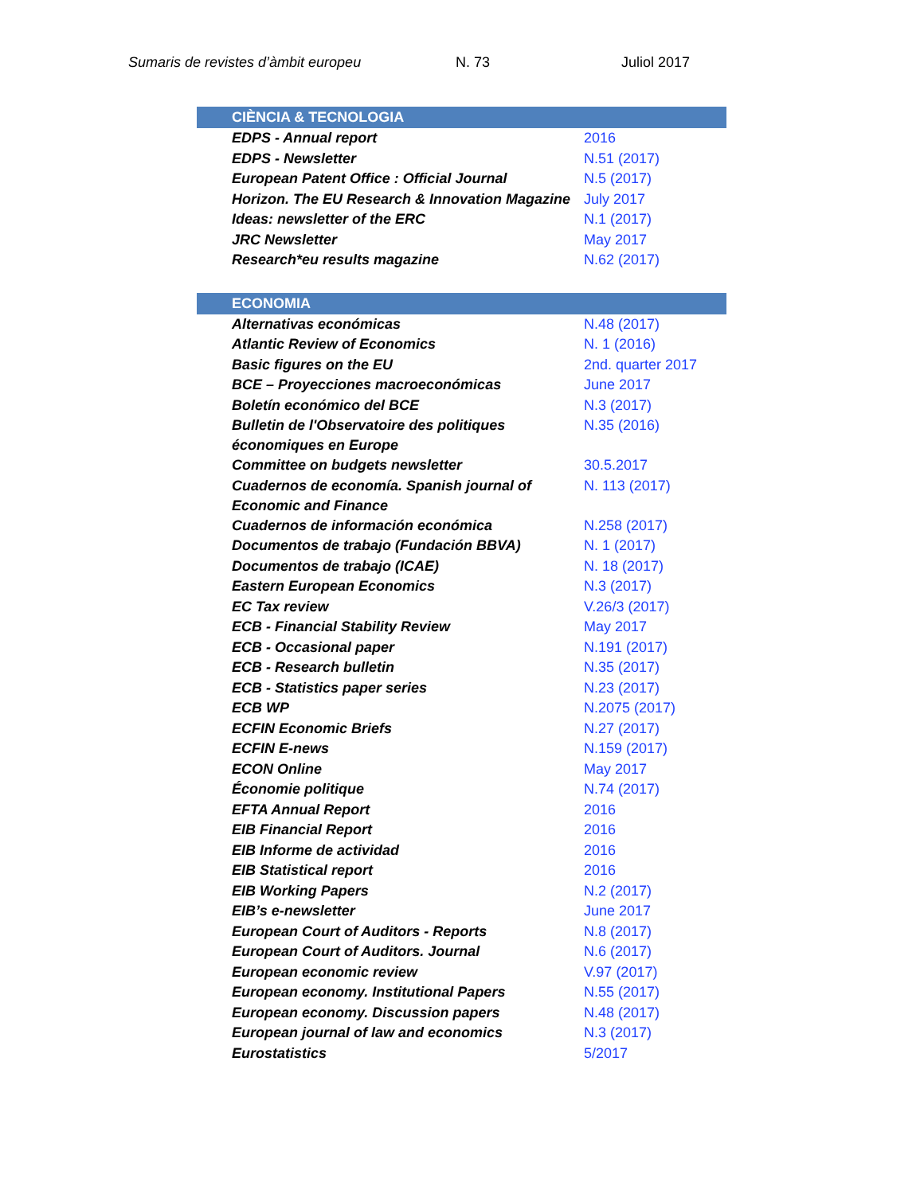Sumaris de revistes d’àmbit europeu N. 73 Juliol 2017
| CIÈNCIA & TECNOLOGIA | |
| --- | --- |
| EDPS - Annual report | 2016 |
| EDPS - Newsletter | N.51 (2017) |
| European Patent Office : Official Journal | N.5 (2017) |
| Horizon. The EU Research & Innovation Magazine | July 2017 |
| Ideas: newsletter of the ERC | N.1 (2017) |
| JRC Newsletter | May 2017 |
| Research*eu results magazine | N.62 (2017) |
| ECONOMIA | |
| Alternativas económicas | N.48 (2017) |
| Atlantic Review of Economics | N. 1 (2016) |
| Basic figures on the EU | 2nd. quarter 2017 |
| BCE – Proyecciones macroeconómicas | June 2017 |
| Boletín económico del BCE | N.3 (2017) |
| Bulletin de l'Observatoire des politiques économiques en Europe | N.35 (2016) |
| Committee on budgets newsletter | 30.5.2017 |
| Cuadernos de economía. Spanish journal of Economic and Finance | N. 113 (2017) |
| Cuadernos de información económica | N.258 (2017) |
| Documentos de trabajo (Fundación BBVA) | N. 1 (2017) |
| Documentos de trabajo (ICAE) | N. 18 (2017) |
| Eastern European Economics | N.3 (2017) |
| EC Tax review | V.26/3 (2017) |
| ECB - Financial Stability Review | May 2017 |
| ECB - Occasional paper | N.191 (2017) |
| ECB - Research bulletin | N.35 (2017) |
| ECB - Statistics paper series | N.23 (2017) |
| ECB WP | N.2075 (2017) |
| ECFIN Economic Briefs | N.27 (2017) |
| ECFIN E-news | N.159 (2017) |
| ECON Online | May 2017 |
| Économie politique | N.74 (2017) |
| EFTA Annual Report | 2016 |
| EIB Financial Report | 2016 |
| EIB Informe de actividad | 2016 |
| EIB Statistical report | 2016 |
| EIB Working Papers | N.2 (2017) |
| EIB’s e-newsletter | June 2017 |
| European Court of Auditors - Reports | N.8 (2017) |
| European Court of Auditors. Journal | N.6 (2017) |
| European economic review | V.97 (2017) |
| European economy. Institutional Papers | N.55 (2017) |
| European economy. Discussion papers | N.48 (2017) |
| European journal of law and economics | N.3 (2017) |
| Eurostatistics | 5/2017 |